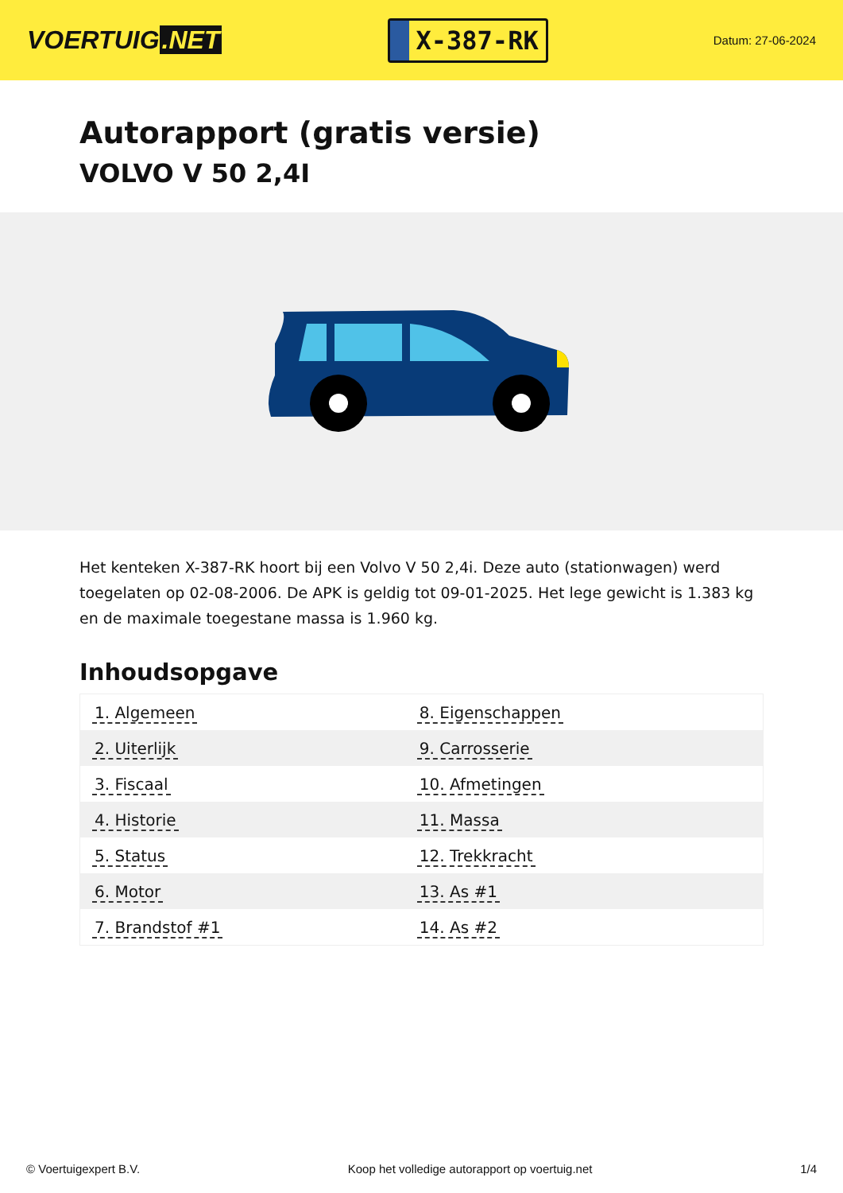VOERTUIG.NET
X-387-RK
Datum: 27-06-2024
Autorapport (gratis versie)
VOLVO V 50 2,4I
Het kenteken X-387-RK hoort bij een Volvo V 50 2,4i. Deze auto (stationwagen) werd toegelaten op 02-08-2006. De APK is geldig tot 09-01-2025. Het lege gewicht is 1.383 kg en de maximale toegestane massa is 1.960 kg.
Inhoudsopgave
| 1. Algemeen | 8. Eigenschappen |
| 2. Uiterlijk | 9. Carrosserie |
| 3. Fiscaal | 10. Afmetingen |
| 4. Historie | 11. Massa |
| 5. Status | 12. Trekkracht |
| 6. Motor | 13. As #1 |
| 7. Brandstof #1 | 14. As #2 |
© Voertuigexpert B.V. Koop het volledige autorapport op voertuig.net 1/4